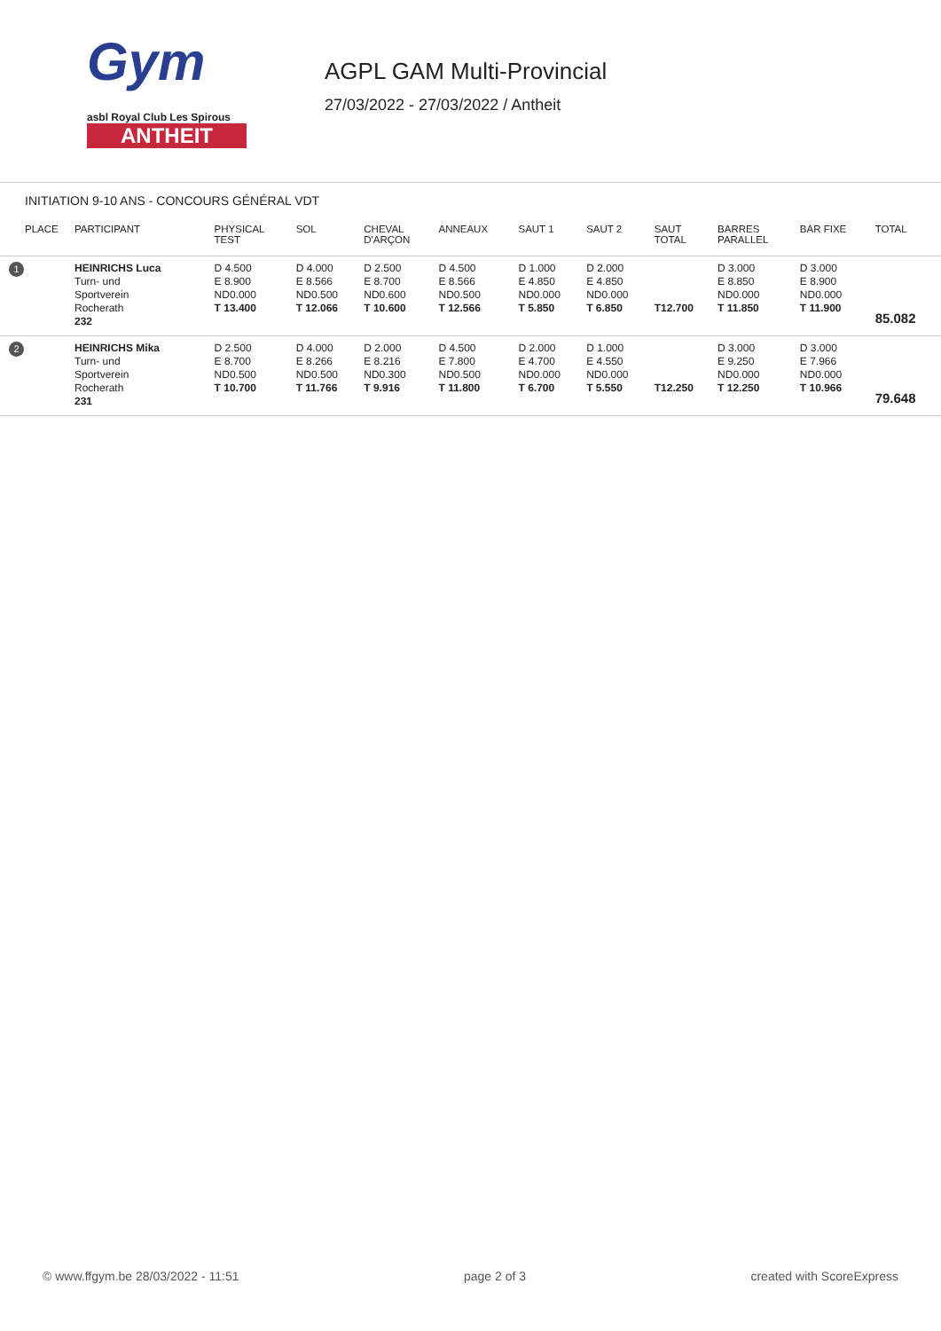Gym
asbl Royal Club Les Spirous
ANTHEIT
AGPL GAM Multi-Provincial
27/03/2022 - 27/03/2022 / Antheit
INITIATION 9-10 ANS - CONCOURS GÉNÉRAL VDT
| PLACE | PARTICIPANT | PHYSICAL TEST | SOL | CHEVAL D'ARÇON | ANNEAUX | SAUT 1 | SAUT 2 | SAUT TOTAL | BARRES PARALLEL | BAR FIXE | TOTAL |
| --- | --- | --- | --- | --- | --- | --- | --- | --- | --- | --- | --- |
| 1 | HEINRICHS Luca Turn- und Sportverein Rocherath 232 | D 4.500 E 8.900 ND0.000 T 13.400 | D 4.000 E 8.566 ND0.500 T 12.066 | D 2.500 E 8.700 ND0.600 T 10.600 | D 4.500 E 8.566 ND0.500 T 12.566 | D 1.000 E 4.850 ND0.000 T 5.850 | D 2.000 E 4.850 ND0.000 T 6.850 | T12.700 | D 3.000 E 8.850 ND0.000 T 11.850 | D 3.000 E 8.900 ND0.000 T 11.900 | 85.082 |
| 2 | HEINRICHS Mika Turn- und Sportverein Rocherath 231 | D 2.500 E 8.700 ND0.500 T 10.700 | D 4.000 E 8.266 ND0.500 T 11.766 | D 2.000 E 8.216 ND0.300 T 9.916 | D 4.500 E 7.800 ND0.500 T 11.800 | D 2.000 E 4.700 ND0.000 T 6.700 | D 1.000 E 4.550 ND0.000 T 5.550 | T12.250 | D 3.000 E 9.250 ND0.000 T 12.250 | D 3.000 E 7.966 ND0.000 T 10.966 | 79.648 |
© www.ffgym.be 28/03/2022 - 11:51 page 2 of 3 created with ScoreExpress